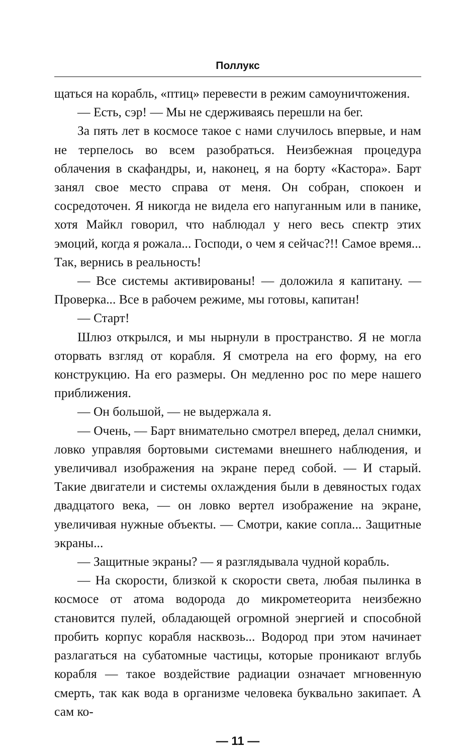Поллукс
щаться на корабль, «птиц» перевести в режим самоуничтожения.
— Есть, сэр! — Мы не сдерживаясь перешли на бег.
За пять лет в космосе такое с нами случилось впервые, и нам не терпелось во всем разобраться. Неизбежная процедура облачения в скафандры, и, наконец, я на борту «Кастора». Барт занял свое место справа от меня. Он собран, спокоен и сосредоточен. Я никогда не видела его напуганным или в панике, хотя Майкл говорил, что наблюдал у него весь спектр этих эмоций, когда я рожала... Господи, о чем я сейчас?!! Самое время... Так, вернись в реальность!
— Все системы активированы! — доложила я капитану. — Проверка... Все в рабочем режиме, мы готовы, капитан!
— Старт!
Шлюз открылся, и мы нырнули в пространство. Я не могла оторвать взгляд от корабля. Я смотрела на его форму, на его конструкцию. На его размеры. Он медленно рос по мере нашего приближения.
— Он большой, — не выдержала я.
— Очень, — Барт внимательно смотрел вперед, делал снимки, ловко управляя бортовыми системами внешнего наблюдения, и увеличивал изображения на экране перед собой. — И старый. Такие двигатели и системы охлаждения были в девяностых годах двадцатого века, — он ловко вертел изображение на экране, увеличивая нужные объекты. — Смотри, какие сопла... Защитные экраны...
— Защитные экраны? — я разглядывала чудной корабль.
— На скорости, близкой к скорости света, любая пылинка в космосе от атома водорода до микрометеорита неизбежно становится пулей, обладающей огромной энергией и способной пробить корпус корабля насквозь... Водород при этом начинает разлагаться на субатомные частицы, которые проникают вглубь корабля — такое воздействие радиации означает мгновенную смерть, так как вода в организме человека буквально закипает. А сам ко-
— 11 —